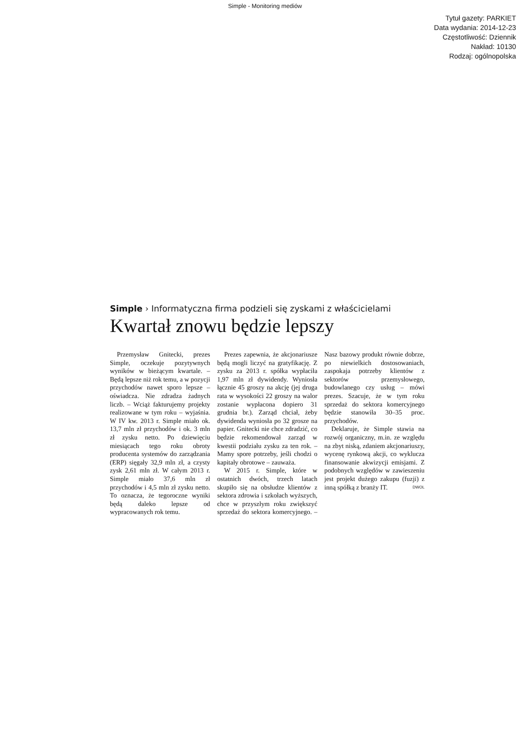Simple - Monitoring mediów
Tytuł gazety: PARKIET
Data wydania: 2014-12-23
Częstotliwość: Dziennik
Nakład: 10130
Rodzaj: ogólnopolska
Simple › Informatyczna firma podzieli się zyskami z właścicielami
Kwartał znowu będzie lepszy
Przemysław Gnitecki, prezes Simple, oczekuje pozytywnych wyników w bieżącym kwartale. – Będą lepsze niż rok temu, a w pozycji przychodów nawet sporo lepsze – oświadcza. Nie zdradza żadnych liczb. – Wciąż fakturujemy projekty realizowane w tym roku – wyjaśnia. W IV kw. 2013 r. Simple miało ok. 13,7 mln zł przychodów i ok. 3 mln zł zysku netto. Po dziewięciu miesiącach tego roku obroty producenta systemów do zarządzania (ERP) sięgały 32,9 mln zł, a czysty zysk 2,61 mln zł. W całym 2013 r. Simple miało 37,6 mln zł przychodów i 4,5 mln zł zysku netto. To oznacza, że tegoroczne wyniki będą daleko lepsze od wypracowanych rok temu.
Prezes zapewnia, że akcjonariusze będą mogli liczyć na gratyfikację. Z zysku za 2013 r. spółka wypłaciła 1,97 mln zł dywidendy. Wyniosła łącznie 45 groszy na akcję (jej druga rata w wysokości 22 groszy na walor zostanie wypłacona dopiero 31 grudnia br.). Zarząd chciał, żeby dywidenda wyniosła po 32 grosze na papier. Gnitecki nie chce zdradzić, co będzie rekomendował zarząd w kwestii podziału zysku za ten rok. – Mamy spore potrzeby, jeśli chodzi o kapitały obrotowe – zauważa.
W 2015 r. Simple, które w ostatnich dwóch, trzech latach skupiło się na obsłudze klientów z sektora zdrowia i szkołach wyższych, chce w przyszłym roku zwiększyć sprzedaż do sektora komercyjnego. – Nasz bazowy produkt równie dobrze, po niewielkich dostosowaniach, zaspokaja potrzeby klientów z sektorów przemysłowego, budowlanego czy usług – mówi prezes. Szacuje, że w tym roku sprzedaż do sektora komercyjnego będzie stanowiła 30–35 proc. przychodów.
Deklaruje, że Simple stawia na rozwój organiczny, m.in. ze względu na zbyt niską, zdaniem akcjonariuszy, wycenę rynkową akcji, co wyklucza finansowanie akwizycji emisjami. Z podobnych względów w zawieszeniu jest projekt dużego zakupu (fuzji) z inną spółką z branży IT. DWOL